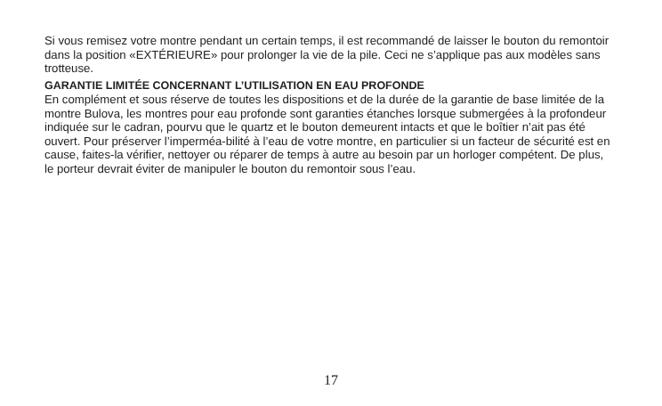Si vous remisez votre montre pendant un certain temps, il est recommandé de laisser le bouton du remontoir dans la position «EXTÉRIEURE» pour prolonger la vie de la pile. Ceci ne s’applique pas aux modèles sans trotteuse.
GARANTIE LIMITÉE CONCERNANT L’UTILISATION EN EAU PROFONDE
En complément et sous réserve de toutes les dispositions et de la durée de la garantie de base limitée de la montre Bulova, les montres pour eau profonde sont garanties étanches lorsque submergées à la profondeur indiquée sur le cadran, pourvu que le quartz et le bouton demeurent intacts et que le boîtier n’ait pas été ouvert. Pour préserver l’imperméa-bilité à l’eau de votre montre, en particulier si un facteur de sécurité est en cause, faites-la vérifier, nettoyer ou réparer de temps à autre au besoin par un horloger compétent. De plus, le porteur devrait éviter de manipuler le bouton du remontoir sous l’eau.
17